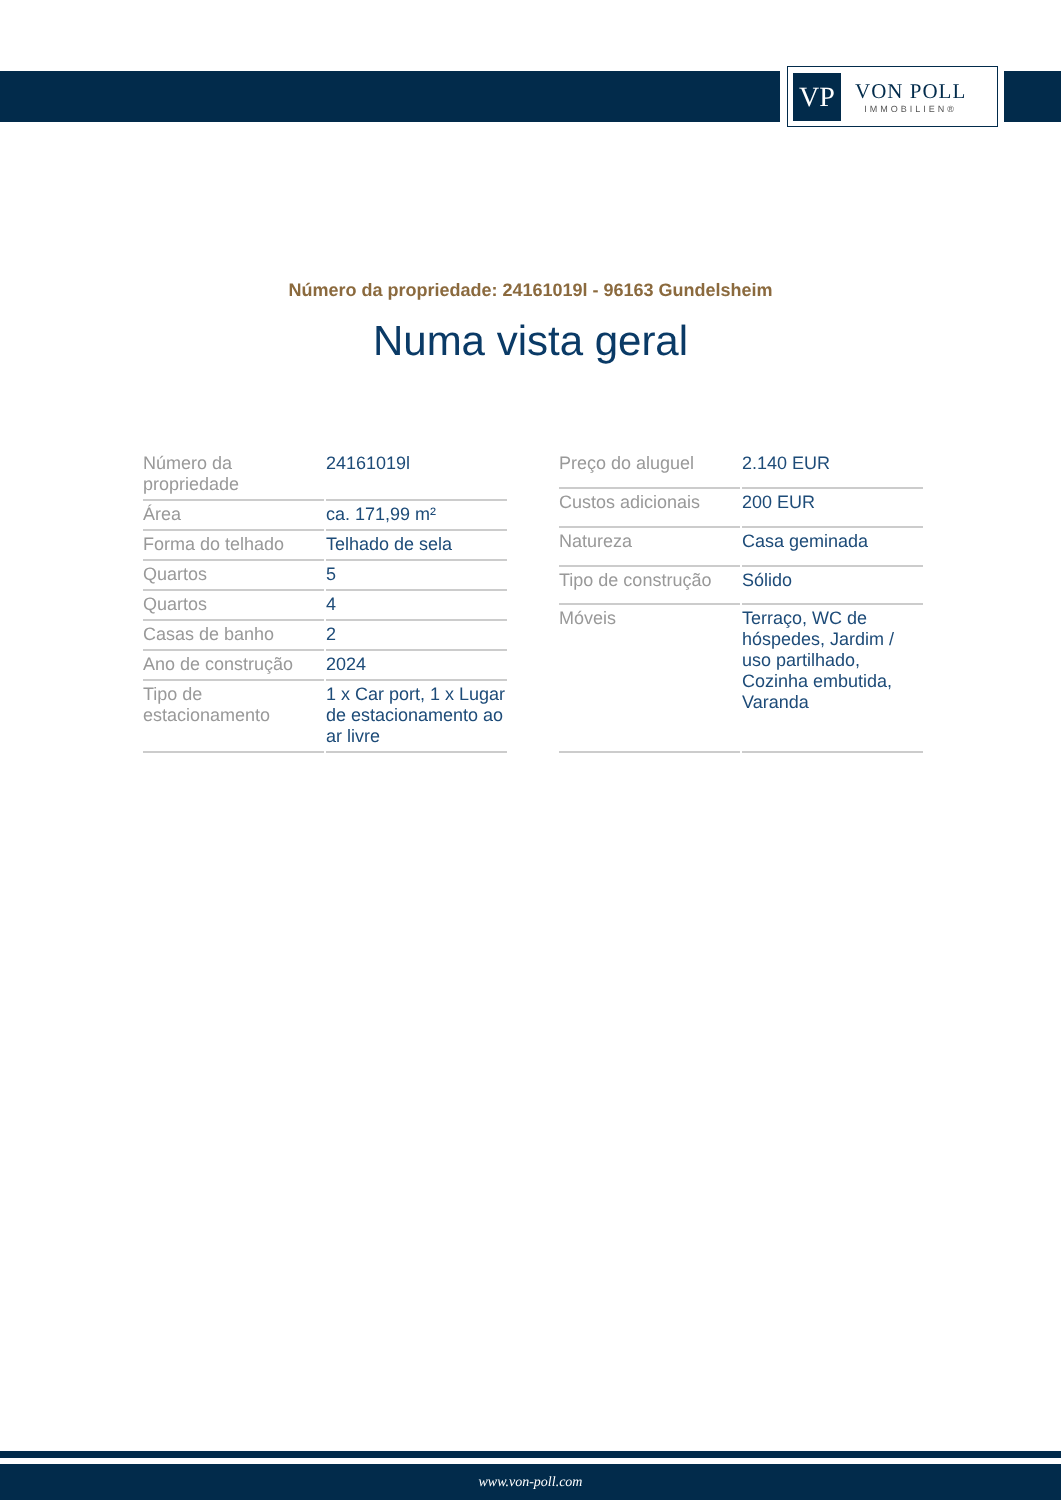VP
VON POLL
IMMOBILIEN®
Número da propriedade: 24161019l - 96163 Gundelsheim
Numa vista geral
| Número da propriedade | 24161019l |
| Área | ca. 171,99 m² |
| Forma do telhado | Telhado de sela |
| Quartos | 5 |
| Quartos | 4 |
| Casas de banho | 2 |
| Ano de construção | 2024 |
| Tipo de estacionamento | 1 x Car port, 1 x Lugar de estacionamento ao ar livre |
| Preço do aluguel | 2.140 EUR |
| Custos adicionais | 200 EUR |
| Natureza | Casa geminada |
| Tipo de construção | Sólido |
| Móveis | Terraço, WC de hóspedes, Jardim / uso partilhado, Cozinha embutida, Varanda |
www.von-poll.com